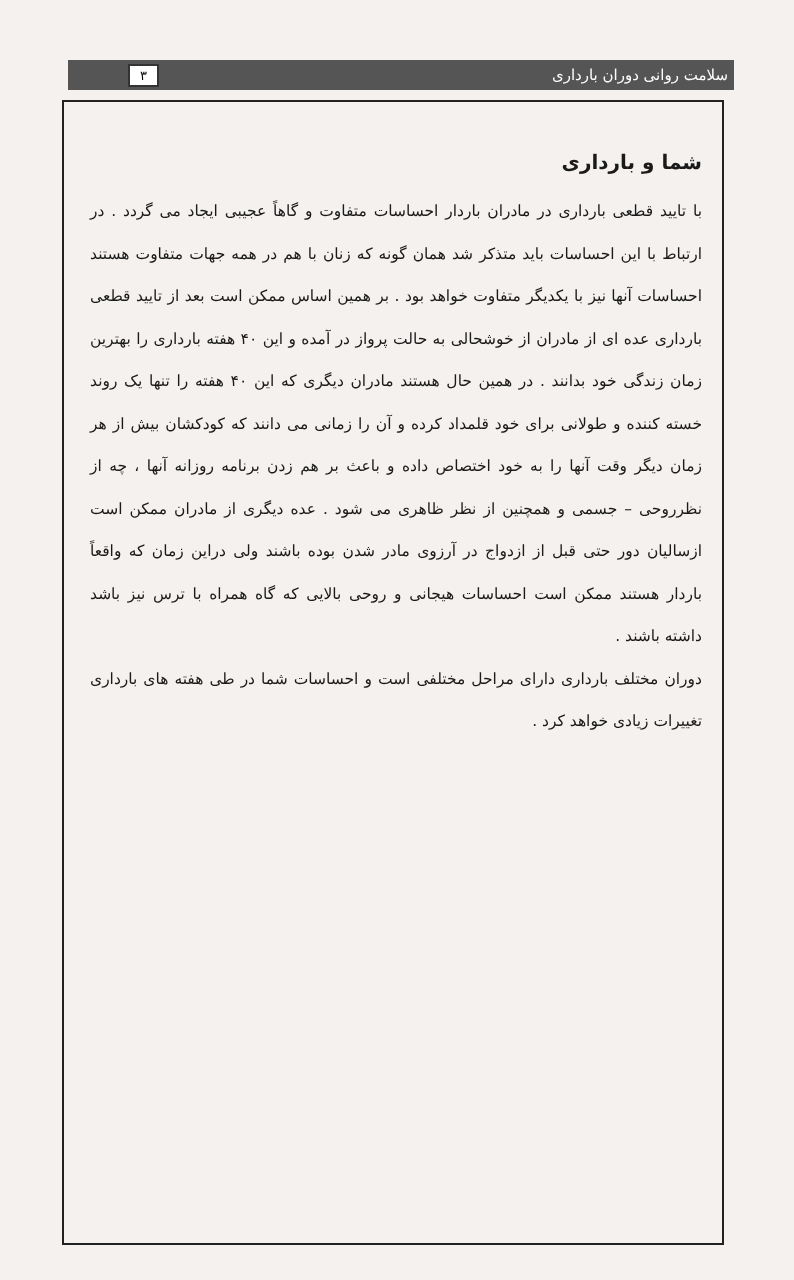سلامت روانی دوران بارداری ۳
شما و بارداری
با تایید قطعی بارداری در مادران باردار احساسات متفاوت و گاهاً عجیبی ایجاد می گردد . در ارتباط با این احساسات باید متذکر شد همان گونه که زنان با هم در همه جهات متفاوت هستند احساسات آنها نیز با یکدیگر متفاوت خواهد بود . بر همین اساس ممکن است بعد از تایید قطعی بارداری عده ای از مادران از خوشحالی به حالت پرواز در آمده و این ۴۰ هفته بارداری را بهترین زمان زندگی خود بدانند . در همین حال هستند مادران دیگری که این ۴۰ هفته را تنها یک روند خسته کننده و طولانی برای خود قلمداد کرده و آن را زمانی می دانند که کودکشان بیش از هر زمان دیگر وقت آنها را به خود اختصاص داده و باعث بر هم زدن برنامه روزانه آنها ، چه از نظرروحی – جسمی و همچنین از نظر ظاهری می شود . عده دیگری از مادران ممکن است ازسالیان دور حتی قبل از ازدواج در آرزوی مادر شدن بوده باشند ولی دراین زمان که واقعاً باردار هستند ممکن است احساسات هیجانی و روحی بالایی که گاه همراه با ترس نیز باشد داشته باشند .
دوران مختلف بارداری دارای مراحل مختلفی است و احساسات شما در طی هفته های بارداری تغییرات زیادی خواهد کرد .